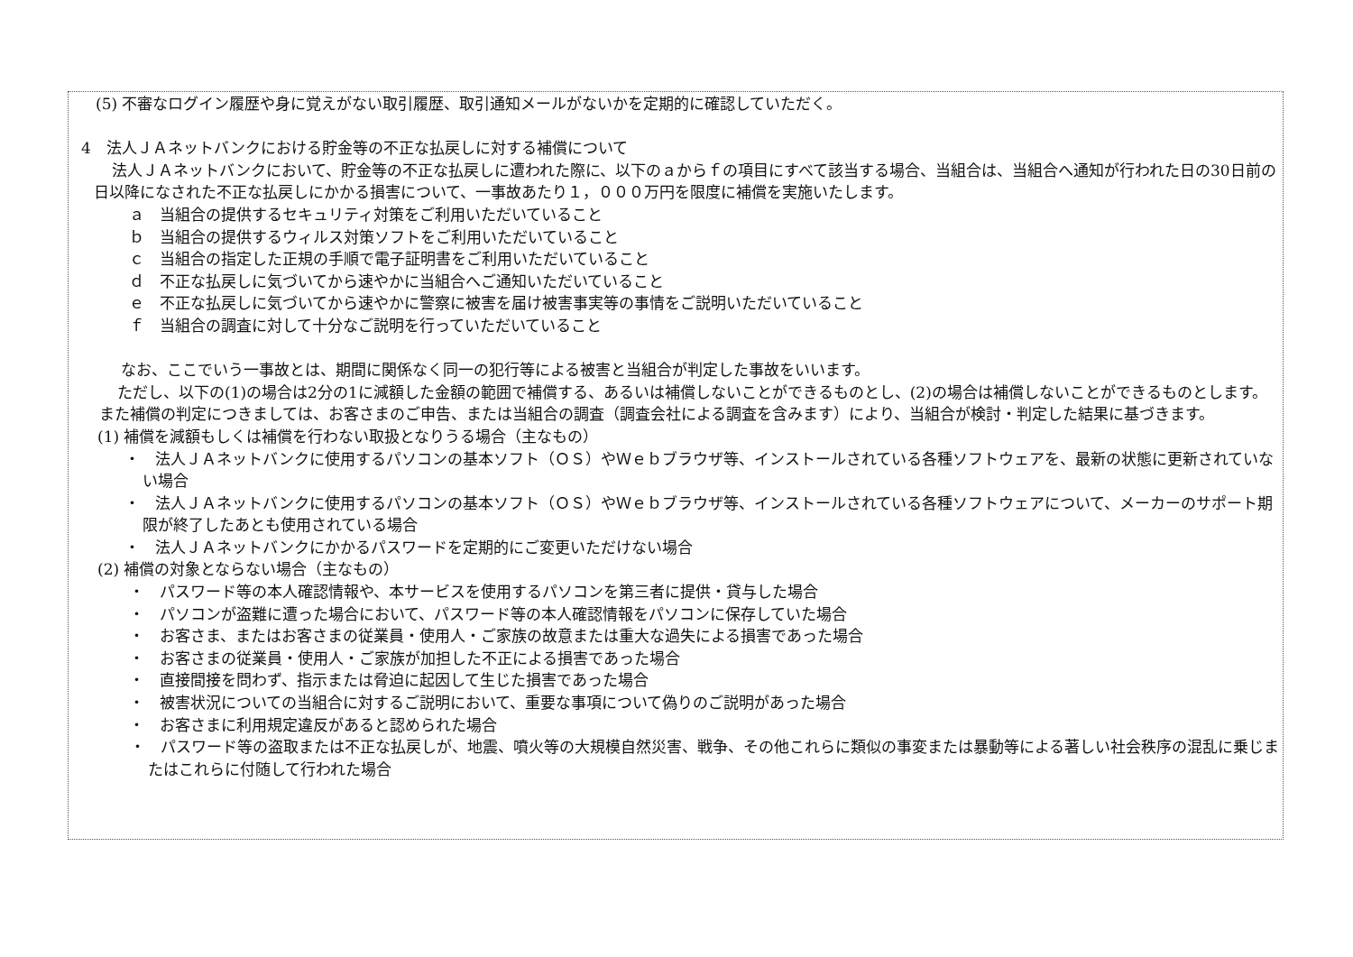(5) 不審なログイン履歴や身に覚えがない取引履歴、取引通知メールがないかを定期的に確認していただく。
4　法人ＪＡネットバンクにおける貯金等の不正な払戻しに対する補償について
法人ＪＡネットバンクにおいて、貯金等の不正な払戻しに遭われた際に、以下のａからｆの項目にすべて該当する場合、当組合は、当組合へ通知が行われた日の30日前の日以降になされた不正な払戻しにかかる損害について、一事故あたり１，０００万円を限度に補償を実施いたします。
ａ　当組合の提供するセキュリティ対策をご利用いただいていること
ｂ　当組合の提供するウィルス対策ソフトをご利用いただいていること
ｃ　当組合の指定した正規の手順で電子証明書をご利用いただいていること
ｄ　不正な払戻しに気づいてから速やかに当組合へご通知いただいていること
ｅ　不正な払戻しに気づいてから速やかに警察に被害を届け被害事実等の事情をご説明いただいていること
ｆ　当組合の調査に対して十分なご説明を行っていただいていること
なお、ここでいう一事故とは、期間に関係なく同一の犯行等による被害と当組合が判定した事故をいいます。
ただし、以下の(1)の場合は2分の1に減額した金額の範囲で補償する、あるいは補償しないことができるものとし、(2)の場合は補償しないことができるものとします。また補償の判定につきましては、お客さまのご申告、または当組合の調査（調査会社による調査を含みます）により、当組合が検討・判定した結果に基づきます。
(1) 補償を減額もしくは補償を行わない取扱となりうる場合（主なもの）
・　法人ＪＡネットバンクに使用するパソコンの基本ソフト（ＯＳ）やＷｅｂブラウザ等、インストールされている各種ソフトウェアを、最新の状態に更新されていない場合
・　法人ＪＡネットバンクに使用するパソコンの基本ソフト（ＯＳ）やＷｅｂブラウザ等、インストールされている各種ソフトウェアについて、メーカーのサポート期限が終了したあとも使用されている場合
・　法人ＪＡネットバンクにかかるパスワードを定期的にご変更いただけない場合
(2) 補償の対象とならない場合（主なもの）
・　パスワード等の本人確認情報や、本サービスを使用するパソコンを第三者に提供・貸与した場合
・　パソコンが盗難に遭った場合において、パスワード等の本人確認情報をパソコンに保存していた場合
・　お客さま、またはお客さまの従業員・使用人・ご家族の故意または重大な過失による損害であった場合
・　お客さまの従業員・使用人・ご家族が加担した不正による損害であった場合
・　直接間接を問わず、指示または脅迫に起因して生じた損害であった場合
・　被害状況についての当組合に対するご説明において、重要な事項について偽りのご説明があった場合
・　お客さまに利用規定違反があると認められた場合
・　パスワード等の盗取または不正な払戻しが、地震、噴火等の大規模自然災害、戦争、その他これらに類似の事変または暴動等による著しい社会秩序の混乱に乗じまたはこれらに付随して行われた場合